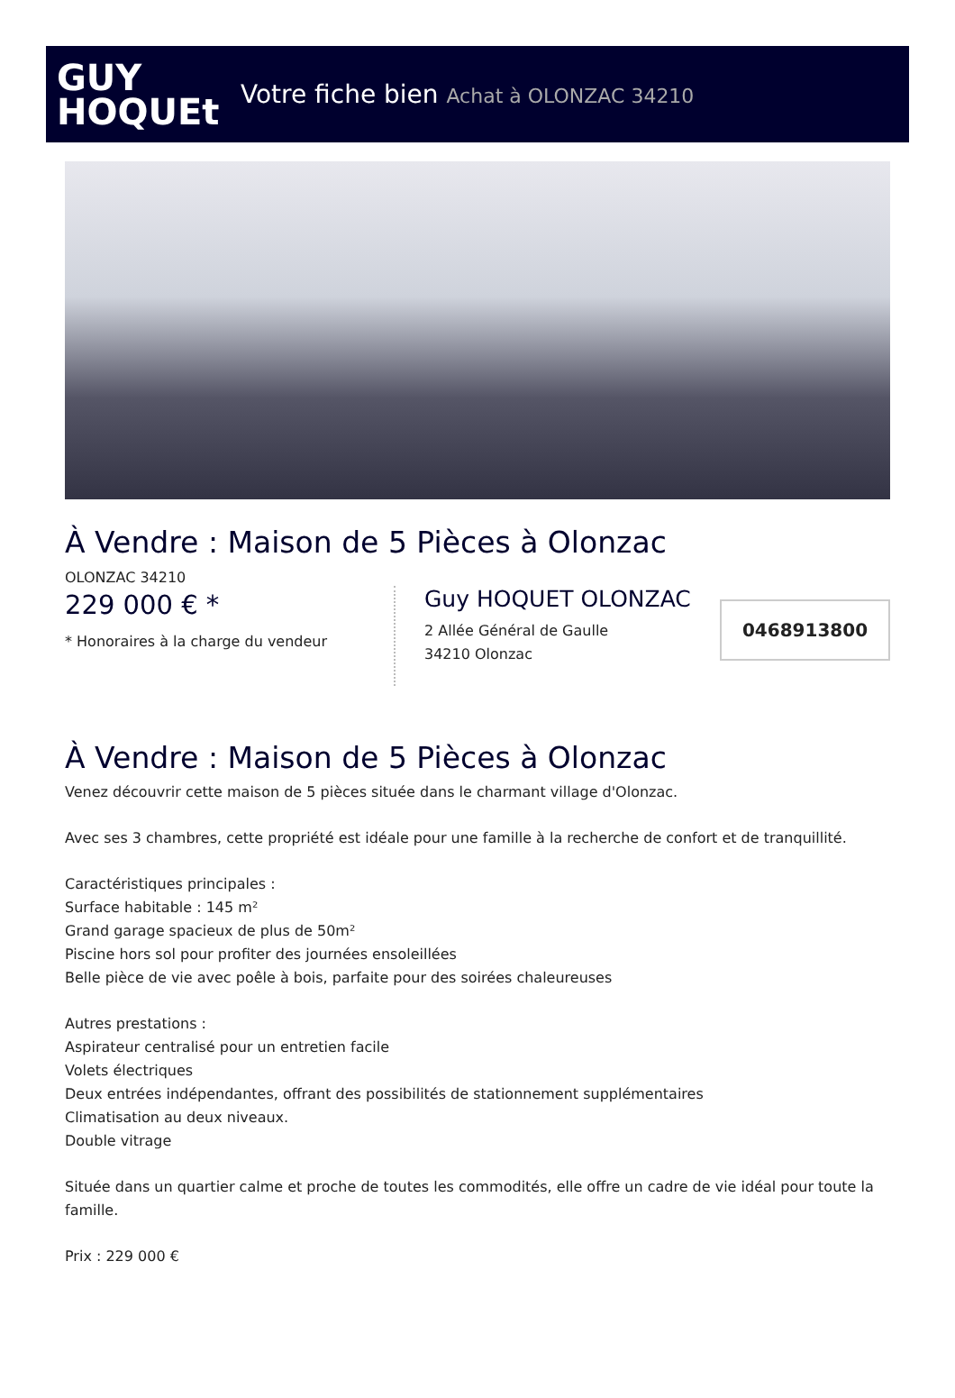GUY
HOQUEt
Votre fiche bien Achat à OLONZAC 34210
À Vendre : Maison de 5 Pièces à Olonzac
OLONZAC 34210
229 000 € *
* Honoraires à la charge du vendeur
Guy HOQUET OLONZAC
2 Allée Général de Gaulle
34210 Olonzac
0468913800
À Vendre : Maison de 5 Pièces à Olonzac
Venez découvrir cette maison de 5 pièces située dans le charmant village d'Olonzac.
Avec ses 3 chambres, cette propriété est idéale pour une famille à la recherche de confort et de tranquillité.
Caractéristiques principales :
Surface habitable : 145 m²
Grand garage spacieux de plus de 50m²
Piscine hors sol pour profiter des journées ensoleillées
Belle pièce de vie avec poêle à bois, parfaite pour des soirées chaleureuses
Autres prestations :
Aspirateur centralisé pour un entretien facile
Volets électriques
Deux entrées indépendantes, offrant des possibilités de stationnement supplémentaires
Climatisation au deux niveaux.
Double vitrage
Située dans un quartier calme et proche de toutes les commodités, elle offre un cadre de vie idéal pour toute la famille.
Prix : 229 000 €